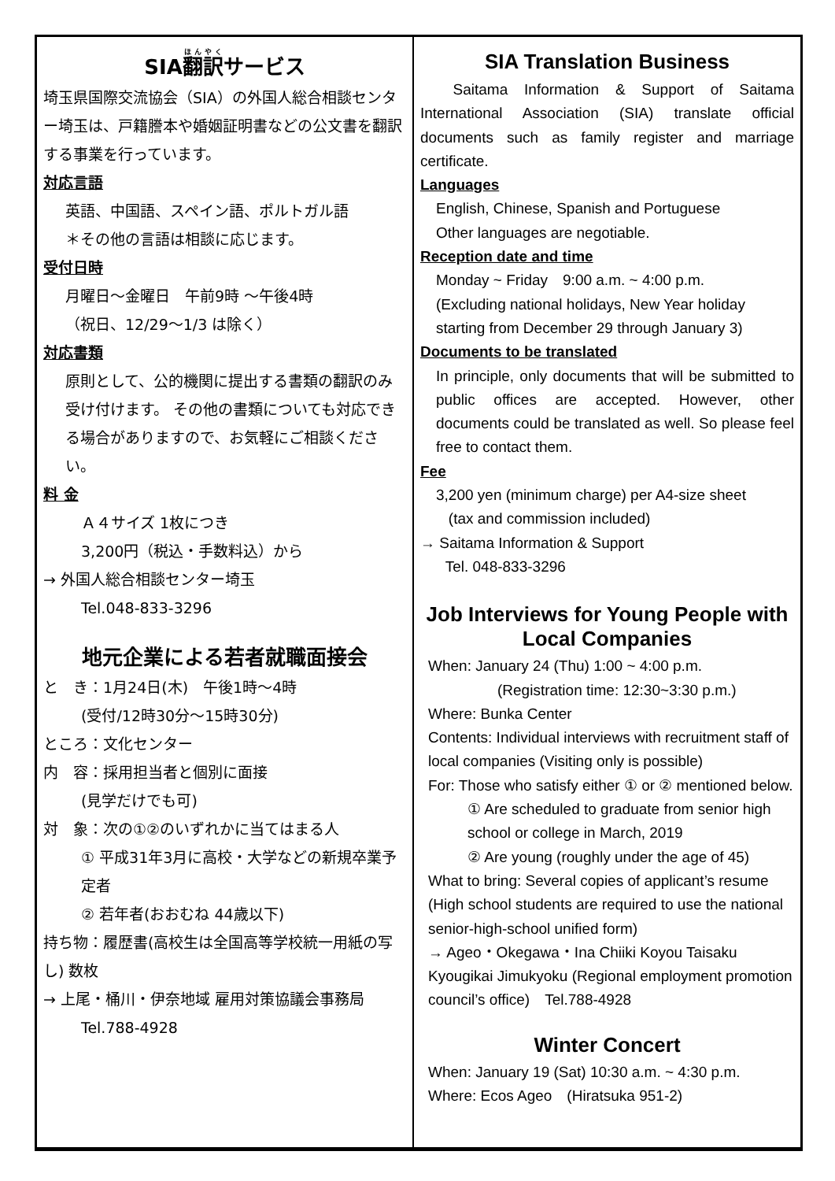SIA翻訳サービス
埼玉県国際交流協会（SIA）の外国人総合相談センター埼玉は、戸籍謄本や婚姻証明書などの公文書を翻訳する事業を行っています。
対応言語
英語、中国語、スペイン語、ポルトガル語
＊その他の言語は相談に応じます。
受付日時
月曜日～金曜日　午前9時 ～午後4時
（祝日、12/29～1/3 は除く）
対応書類
原則として、公的機関に提出する書類の翻訳のみ受け付けます。 その他の書類についても対応できる場合がありますので、お気軽にご相談ください。
料 金
Ａ４サイズ 1枚につき
3,200円（税込・手数料込）から
→ 外国人総合相談センター埼玉
Tel.048-833-3296
地元企業による若者就職面接会
と　き：1月24日(木)　午後1時～4時
(受付/12時30分～15時30分)
ところ：文化センター
内　容：採用担当者と個別に面接
(見学だけでも可)
対　象：次の①②のいずれかに当てはまる人
① 平成31年3月に高校・大学などの新規卒業予定者
② 若年者(おおむね 44歳以下)
持ち物：履歴書(高校生は全国高等学校統一用紙の写し) 数枚
→ 上尾・桶川・伊奈地域 雇用対策協議会事務局
Tel.788-4928
SIA Translation Business
Saitama Information & Support of Saitama International Association (SIA) translate official documents such as family register and marriage certificate.
Languages
English, Chinese, Spanish and Portuguese
Other languages are negotiable.
Reception date and time
Monday ~ Friday　9:00 a.m. ~ 4:00 p.m.
(Excluding national holidays, New Year holiday starting from December 29 through January 3)
Documents to be translated
In principle, only documents that will be submitted to public offices are accepted. However, other documents could be translated as well. So please feel free to contact them.
Fee
3,200 yen (minimum charge) per A4-size sheet
(tax and commission included)
→ Saitama Information & Support
Tel. 048-833-3296
Job Interviews for Young People with Local Companies
When: January 24 (Thu) 1:00 ~ 4:00 p.m.
(Registration time: 12:30~3:30 p.m.)
Where: Bunka Center
Contents: Individual interviews with recruitment staff of local companies (Visiting only is possible)
For: Those who satisfy either ① or ② mentioned below.
① Are scheduled to graduate from senior high school or college in March, 2019
② Are young (roughly under the age of 45)
What to bring: Several copies of applicant’s resume (High school students are required to use the national senior-high-school unified form)
→ Ageo・Okegawa・Ina Chiiki Koyou Taisaku Kyougikai Jimukyoku (Regional employment promotion council’s office)　Tel.788-4928
Winter Concert
When: January 19 (Sat) 10:30 a.m. ~ 4:30 p.m.
Where: Ecos Ageo　(Hiratsuka 951-2)